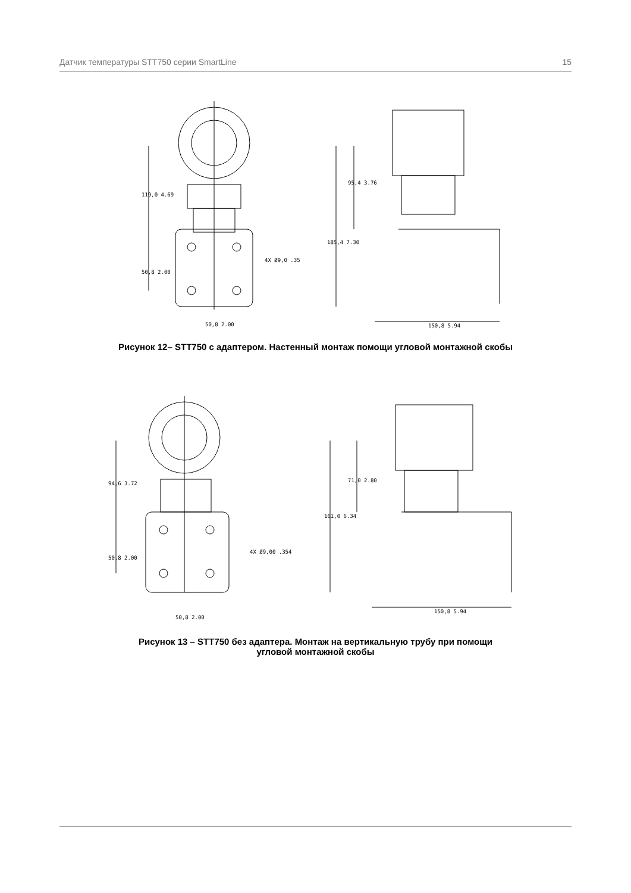Датчик температуры STT750 серии SmartLine 15
119,0 4.69
50,8 2.00
50,8 2.00
4X Ø9,0 .35
95,4 3.76
185,4 7.30
150,8 5.94
Рисунок 12– STT750 с адаптером. Настенный монтаж помощи угловой монтажной скобы
94,6 3.72
50,8 2.00
50,8 2.00
4X Ø9,00 .354
71,0 2.80
161,0 6.34
150,8 5.94
Рисунок 13 – STT750 без адаптера. Монтаж на вертикальную трубу при помощи
угловой монтажной скобы